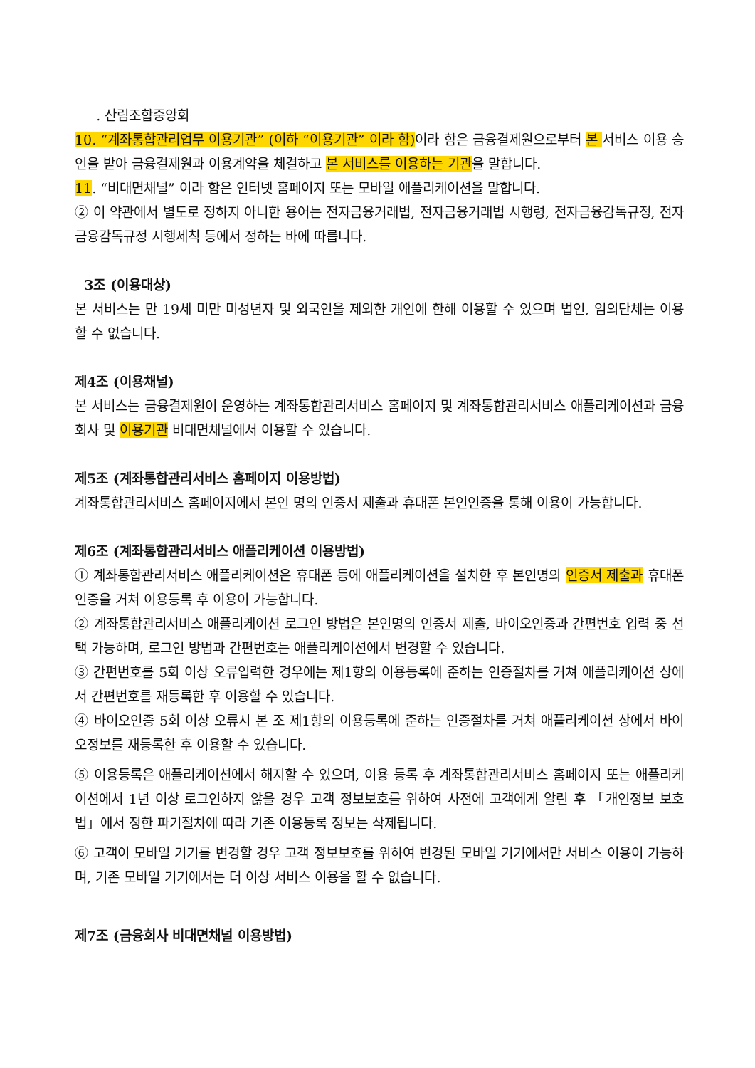. 산림조합중앙회
10. “계좌통합관리업무 이용기관” (이하 “이용기관” 이라 함) 이라 함은 금융결제원으로부터 본 서비스 이용 승인을 받아 금융결제원과 이용계약을 체결하고 본 서비스를 이용하는 기관을 말합니다.
11. “비대면채널” 이라 함은 인터넷 홈페이지 또는 모바일 애플리케이션을 말합니다.
② 이 약관에서 별도로 정하지 아니한 용어는 전자금융거래법, 전자금융거래법 시행령, 전자금융감독규정, 전자금융감독규정 시행세칙 등에서 정하는 바에 따릅니다.
3조 (이용대상)
본 서비스는 만 19세 미만 미성년자 및 외국인을 제외한 개인에 한해 이용할 수 있으며 법인, 임의단체는 이용할 수 없습니다.
제4조 (이용채널)
본 서비스는 금융결제원이 운영하는 계좌통합관리서비스 홈페이지 및 계좌통합관리서비스 애플리케이션과 금융회사 및 이용기관 비대면채널에서 이용할 수 있습니다.
제5조 (계좌통합관리서비스 홈페이지 이용방법)
계좌통합관리서비스 홈페이지에서 본인 명의 인증서 제출과 휴대폰 본인인증을 통해 이용이 가능합니다.
제6조 (계좌통합관리서비스 애플리케이션 이용방법)
① 계좌통합관리서비스 애플리케이션은 휴대폰 등에 애플리케이션을 설치한 후 본인명의 인증서 제출과 휴대폰 인증을 거쳐 이용등록 후 이용이 가능합니다.
② 계좌통합관리서비스 애플리케이션 로그인 방법은 본인명의 인증서 제출, 바이오인증과 간편번호 입력 중 선택 가능하며, 로그인 방법과 간편번호는 애플리케이션에서 변경할 수 있습니다.
③ 간편번호를 5회 이상 오류입력한 경우에는 제1항의 이용등록에 준하는 인증절차를 거쳐 애플리케이션 상에서 간편번호를 재등록한 후 이용할 수 있습니다.
④ 바이오인증 5회 이상 오류시 본 조 제1항의 이용등록에 준하는 인증절차를 거쳐 애플리케이션 상에서 바이오정보를 재등록한 후 이용할 수 있습니다.
⑤ 이용등록은 애플리케이션에서 해지할 수 있으며, 이용 등록 후 계좌통합관리서비스 홈페이지 또는 애플리케이션에서 1년 이상 로그인하지 않을 경우 고객 정보보호를 위하여 사전에 고객에게 알린 후 「개인정보 보호법」에서 정한 파기절차에 따라 기존 이용등록 정보는 삭제됩니다.
⑥ 고객이 모바일 기기를 변경할 경우 고객 정보보호를 위하여 변경된 모바일 기기에서만 서비스 이용이 가능하며, 기존 모바일 기기에서는 더 이상 서비스 이용을 할 수 없습니다.
제7조 (금융회사 비대면채널 이용방법)